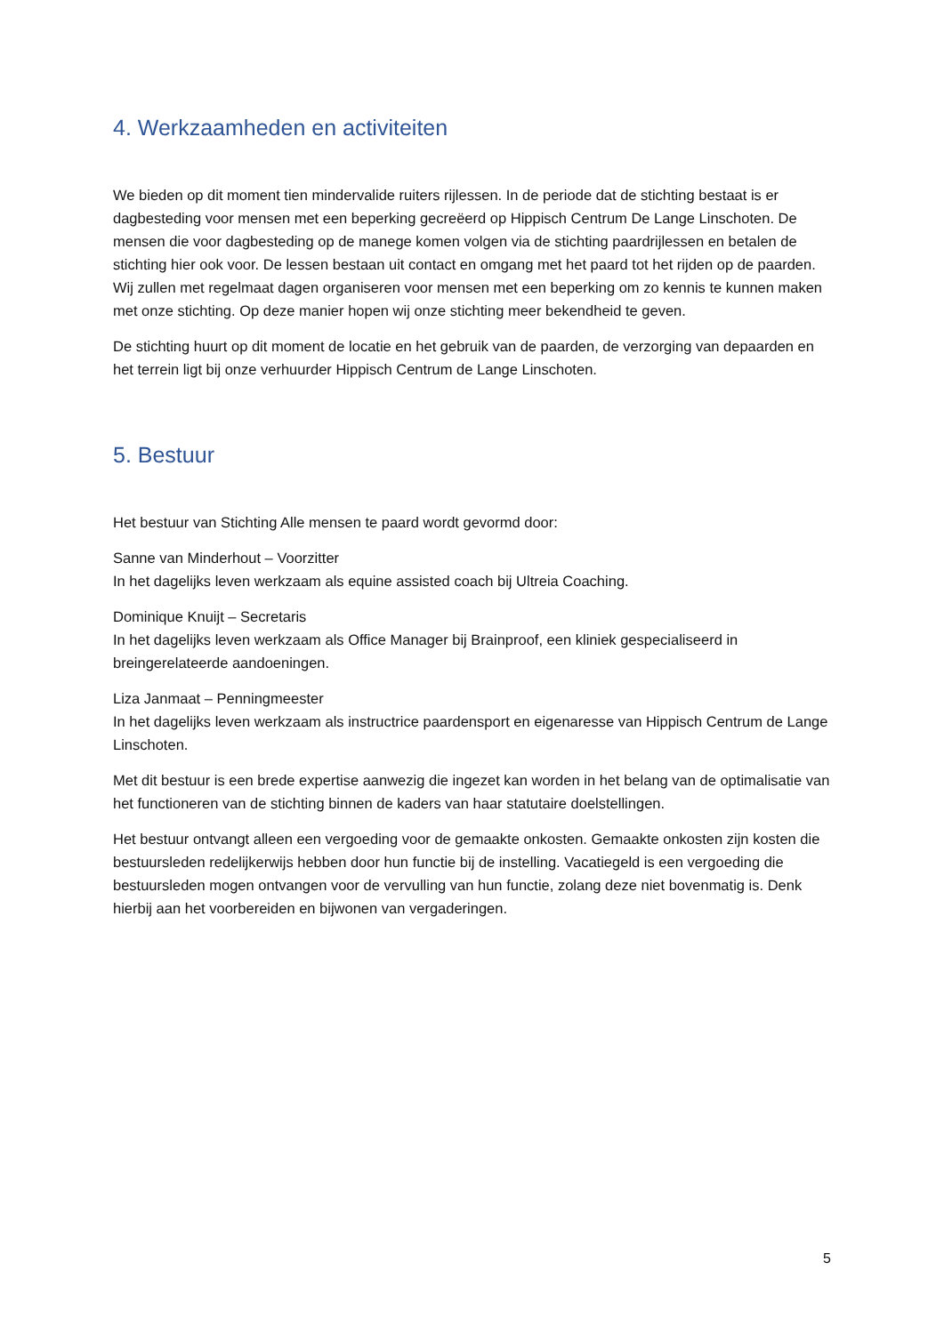4. Werkzaamheden en activiteiten
We bieden op dit moment tien mindervalide ruiters rijlessen. In de periode dat de stichting bestaat is er dagbesteding voor mensen met een beperking gecreëerd op Hippisch Centrum De Lange Linschoten. De mensen die voor dagbesteding op de manege komen volgen via de stichting paardrijlessen en betalen de stichting hier ook voor. De lessen bestaan uit contact en omgang met het paard tot het rijden op de paarden. Wij zullen met regelmaat dagen organiseren voor mensen met een beperking om zo kennis te kunnen maken met onze stichting. Op deze manier hopen wij onze stichting meer bekendheid te geven.
De stichting huurt op dit moment de locatie en het gebruik van de paarden, de verzorging van depaarden en het terrein ligt bij onze verhuurder Hippisch Centrum de Lange Linschoten.
5. Bestuur
Het bestuur van Stichting Alle mensen te paard wordt gevormd door:
Sanne van Minderhout – Voorzitter
In het dagelijks leven werkzaam als equine assisted coach bij Ultreia Coaching.
Dominique Knuijt – Secretaris
In het dagelijks leven werkzaam als Office Manager bij Brainproof, een kliniek gespecialiseerd in breingerelateerde aandoeningen.
Liza Janmaat – Penningmeester
In het dagelijks leven werkzaam als instructrice paardensport en eigenaresse van Hippisch Centrum de Lange Linschoten.
Met dit bestuur is een brede expertise aanwezig die ingezet kan worden in het belang van de optimalisatie van het functioneren van de stichting binnen de kaders van haar statutaire doelstellingen.
Het bestuur ontvangt alleen een vergoeding voor de gemaakte onkosten. Gemaakte onkosten zijn kosten die bestuursleden redelijkerwijs hebben door hun functie bij de instelling. Vacatiegeld is een vergoeding die bestuursleden mogen ontvangen voor de vervulling van hun functie, zolang deze niet bovenmatig is. Denk hierbij aan het voorbereiden en bijwonen van vergaderingen.
5